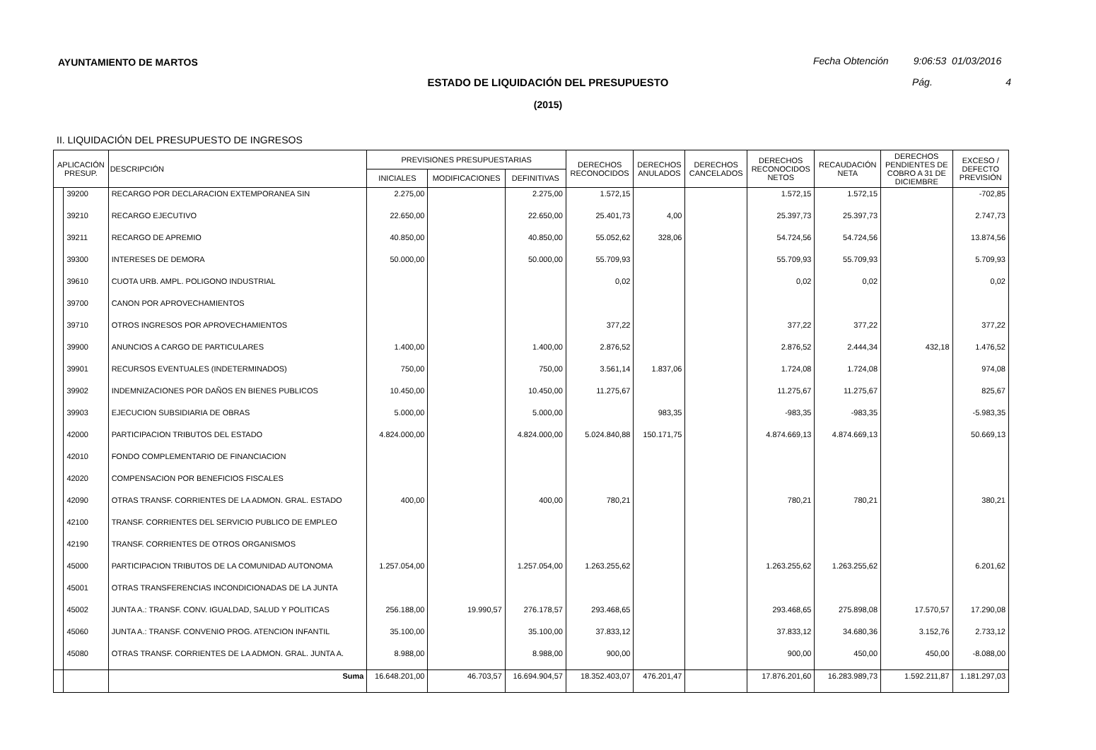AYUNTAMIENTO DE MARTOS
Fecha Obtención 9:06:53 01/03/2016
ESTADO DE LIQUIDACIÓN DEL PRESUPUESTO Pág. 4
(2015)
II. LIQUIDACIÓN DEL PRESUPUESTO DE INGRESOS
| APLICACIÓN PRESUP. | | DESCRIPCIÓN | PREVISIONES PRESUPUESTARIAS | | | DERECHOS RECONOCIDOS | DERECHOS ANULADOS | DERECHOS CANCELADOS | DERECHOS RECONOCIDOS NETOS | RECAUDACIÓN NETA | DERECHOS PENDIENTES DE COBRO A 31 DE DICIEMBRE | EXCESO / DEFECTO PREVISIÓN |
| --- | --- | --- | --- | --- | --- | --- | --- | --- | --- | --- | --- | --- |
| | | | INICIALES | MODIFICACIONES | DEFINITIVAS | | | | | | | |
| | 39200 | RECARGO POR DECLARACION EXTEMPORANEA SIN | 2.275,00 | | 2.275,00 | 1.572,15 | | | 1.572,15 | 1.572,15 | | -702,85 |
| | 39210 | RECARGO EJECUTIVO | 22.650,00 | | 22.650,00 | 25.401,73 | 4,00 | | 25.397,73 | 25.397,73 | | 2.747,73 |
| | 39211 | RECARGO DE APREMIO | 40.850,00 | | 40.850,00 | 55.052,62 | 328,06 | | 54.724,56 | 54.724,56 | | 13.874,56 |
| | 39300 | INTERESES DE DEMORA | 50.000,00 | | 50.000,00 | 55.709,93 | | | 55.709,93 | 55.709,93 | | 5.709,93 |
| | 39610 | CUOTA URB. AMPL. POLIGONO INDUSTRIAL | | | | 0,02 | | | 0,02 | 0,02 | | 0,02 |
| | 39700 | CANON POR APROVECHAMIENTOS | | | | | | | | | | |
| | 39710 | OTROS INGRESOS POR APROVECHAMIENTOS | | | | 377,22 | | | 377,22 | 377,22 | | 377,22 |
| | 39900 | ANUNCIOS A CARGO DE PARTICULARES | 1.400,00 | | 1.400,00 | 2.876,52 | | | 2.876,52 | 2.444,34 | 432,18 | 1.476,52 |
| | 39901 | RECURSOS EVENTUALES (INDETERMINADOS) | 750,00 | | 750,00 | 3.561,14 | 1.837,06 | | 1.724,08 | 1.724,08 | | 974,08 |
| | 39902 | INDEMNIZACIONES POR DAÑOS EN BIENES PUBLICOS | 10.450,00 | | 10.450,00 | 11.275,67 | | | 11.275,67 | 11.275,67 | | 825,67 |
| | 39903 | EJECUCION SUBSIDIARIA DE OBRAS | 5.000,00 | | 5.000,00 | | 983,35 | | -983,35 | -983,35 | | -5.983,35 |
| | 42000 | PARTICIPACION TRIBUTOS DEL ESTADO | 4.824.000,00 | | 4.824.000,00 | 5.024.840,88 | 150.171,75 | | 4.874.669,13 | 4.874.669,13 | | 50.669,13 |
| | 42010 | FONDO COMPLEMENTARIO DE FINANCIACION | | | | | | | | | | |
| | 42020 | COMPENSACION POR BENEFICIOS FISCALES | | | | | | | | | | |
| | 42090 | OTRAS TRANSF. CORRIENTES DE LA ADMON. GRAL. ESTADO | 400,00 | | 400,00 | 780,21 | | | 780,21 | 780,21 | | 380,21 |
| | 42100 | TRANSF. CORRIENTES DEL SERVICIO PUBLICO DE EMPLEO | | | | | | | | | | |
| | 42190 | TRANSF. CORRIENTES DE OTROS ORGANISMOS | | | | | | | | | | |
| | 45000 | PARTICIPACION TRIBUTOS DE LA COMUNIDAD AUTONOMA | 1.257.054,00 | | 1.257.054,00 | 1.263.255,62 | | | 1.263.255,62 | 1.263.255,62 | | 6.201,62 |
| | 45001 | OTRAS TRANSFERENCIAS INCONDICIONADAS DE LA JUNTA | | | | | | | | | | |
| | 45002 | JUNTA A.: TRANSF. CONV. IGUALDAD, SALUD Y POLITICAS | 256.188,00 | 19.990,57 | 276.178,57 | 293.468,65 | | | 293.468,65 | 275.898,08 | 17.570,57 | 17.290,08 |
| | 45060 | JUNTA A.: TRANSF. CONVENIO PROG. ATENCION INFANTIL | 35.100,00 | | 35.100,00 | 37.833,12 | | | 37.833,12 | 34.680,36 | 3.152,76 | 2.733,12 |
| | 45080 | OTRAS TRANSF. CORRIENTES DE LA ADMON. GRAL. JUNTA A. | 8.988,00 | | 8.988,00 | 900,00 | | | 900,00 | 450,00 | 450,00 | -8.088,00 |
| | | Suma | 16.648.201,00 | 46.703,57 | 16.694.904,57 | 18.352.403,07 | 476.201,47 | | 17.876.201,60 | 16.283.989,73 | 1.592.211,87 | 1.181.297,03 |